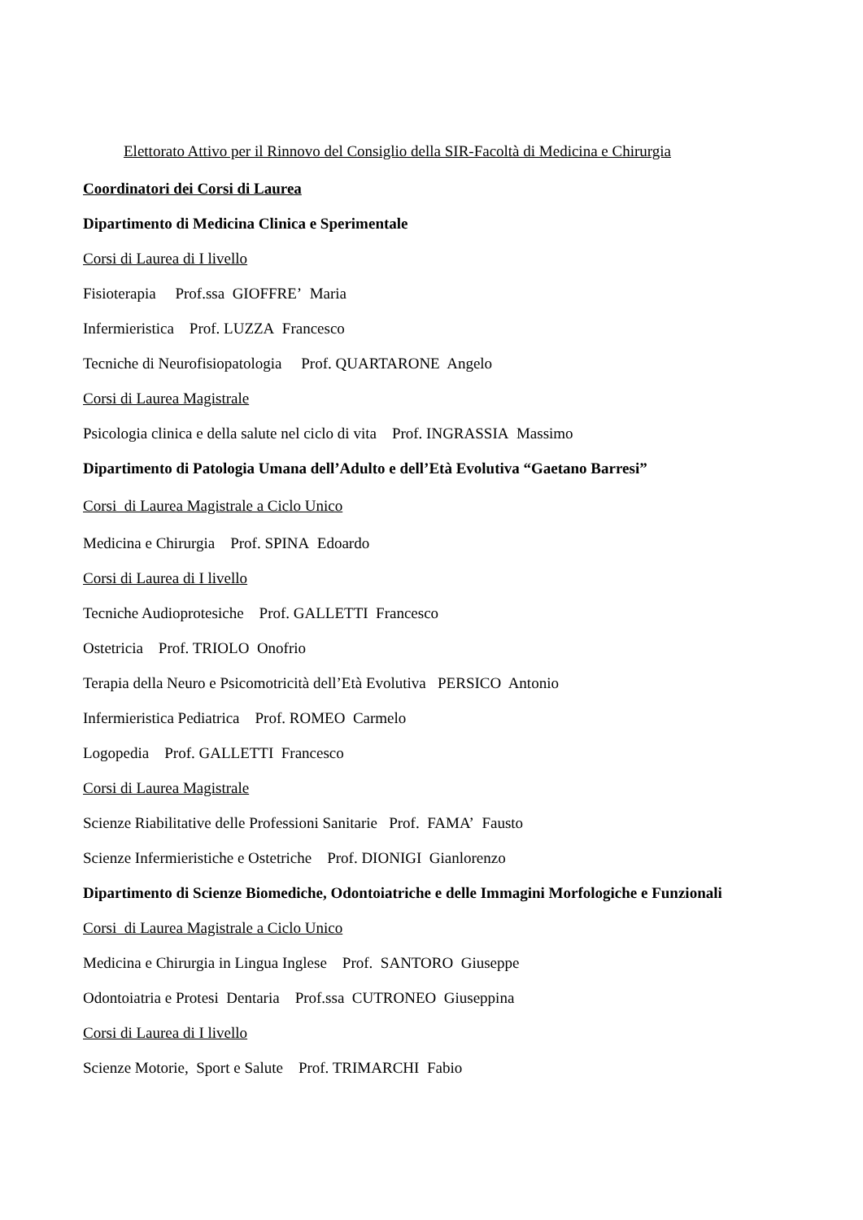Elettorato Attivo per il Rinnovo del Consiglio della SIR-Facoltà di Medicina e Chirurgia
Coordinatori dei Corsi di Laurea
Dipartimento di Medicina Clinica e Sperimentale
Corsi di Laurea di I livello
Fisioterapia Prof.ssa GIOFFRE’ Maria
Infermieristica Prof. LUZZA Francesco
Tecniche di Neurofisiopatologia Prof. QUARTARONE Angelo
Corsi di Laurea Magistrale
Psicologia clinica e della salute nel ciclo di vita Prof. INGRASSIA Massimo
Dipartimento di Patologia Umana dell’Adulto e dell’Età Evolutiva “Gaetano Barresi”
Corsi di Laurea Magistrale a Ciclo Unico
Medicina e Chirurgia Prof. SPINA Edoardo
Corsi di Laurea di I livello
Tecniche Audioprotesiche Prof. GALLETTI Francesco
Ostetricia Prof. TRIOLO Onofrio
Terapia della Neuro e Psicomotricità dell’Età Evolutiva PERSICO Antonio
Infermieristica Pediatrica Prof. ROMEO Carmelo
Logopedia Prof. GALLETTI Francesco
Corsi di Laurea Magistrale
Scienze Riabilitative delle Professioni Sanitarie Prof. FAMA’ Fausto
Scienze Infermieristiche e Ostetriche Prof. DIONIGI Gianlorenzo
Dipartimento di Scienze Biomediche, Odontoiatriche e delle Immagini Morfologiche e Funzionali
Corsi di Laurea Magistrale a Ciclo Unico
Medicina e Chirurgia in Lingua Inglese Prof. SANTORO Giuseppe
Odontoiatria e Protesi Dentaria Prof.ssa CUTRONEO Giuseppina
Corsi di Laurea di I livello
Scienze Motorie, Sport e Salute Prof. TRIMARCHI Fabio